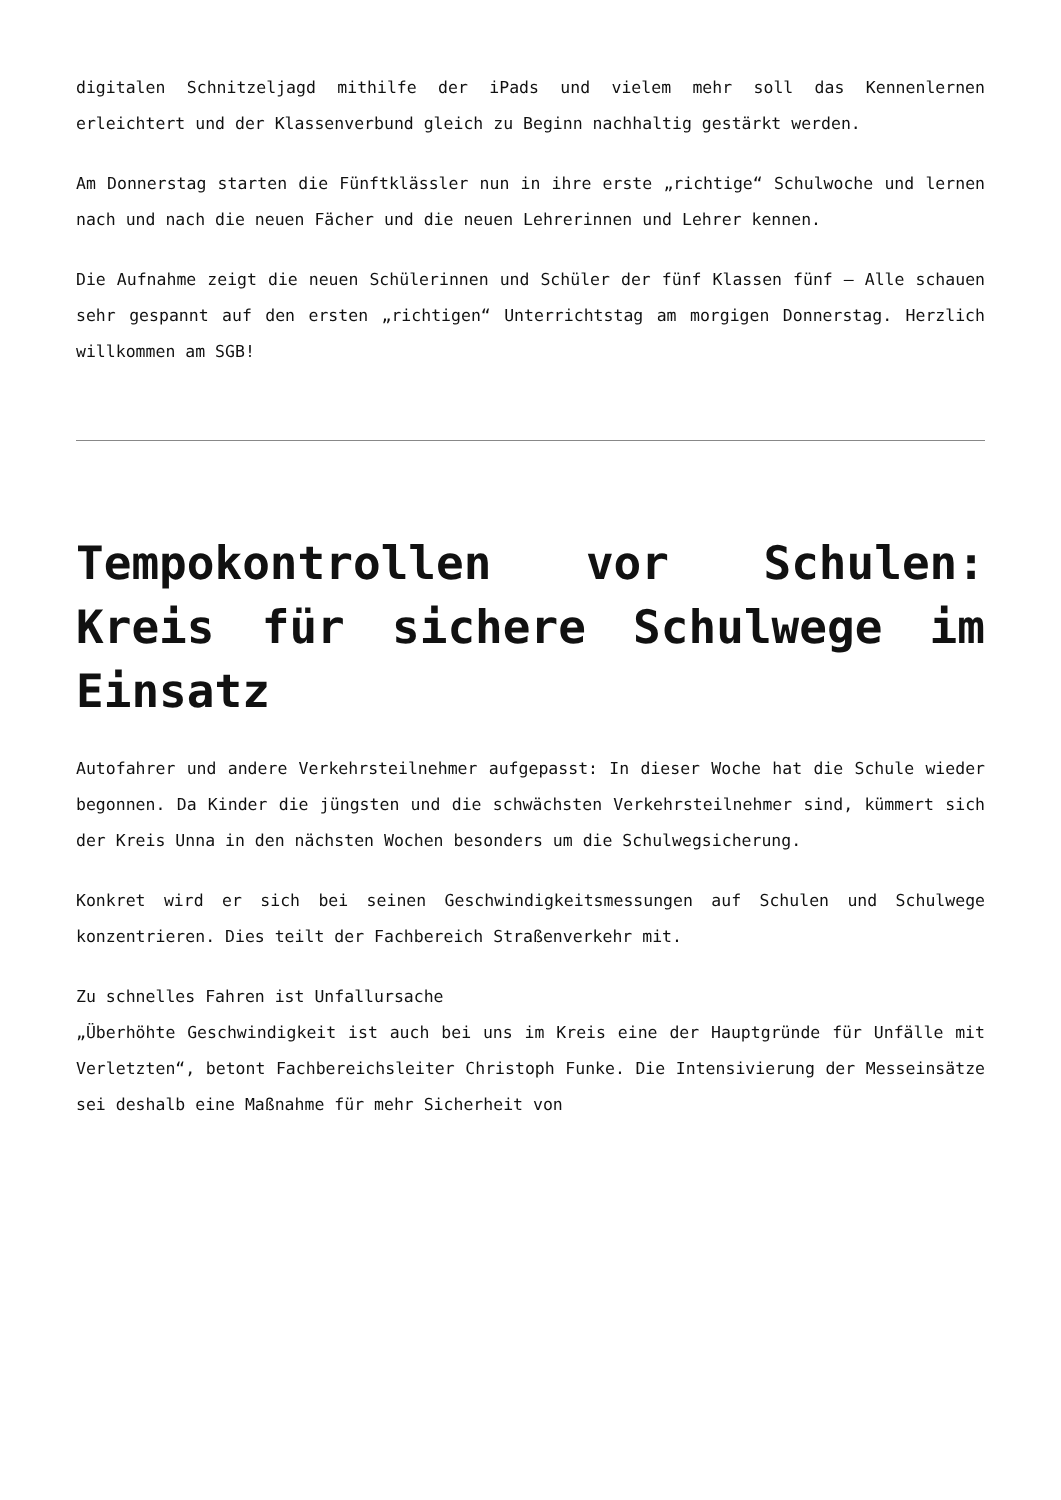digitalen Schnitzeljagd mithilfe der iPads und vielem mehr soll das Kennenlernen erleichtert und der Klassenverbund gleich zu Beginn nachhaltig gestärkt werden.
Am Donnerstag starten die Fünftklässler nun in ihre erste „richtige“ Schulwoche und lernen nach und nach die neuen Fächer und die neuen Lehrerinnen und Lehrer kennen.
Die Aufnahme zeigt die neuen Schülerinnen und Schüler der fünf Klassen fünf – Alle schauen sehr gespannt auf den ersten „richtigen“ Unterrichtstag am morgigen Donnerstag. Herzlich willkommen am SGB!
Tempokontrollen vor Schulen: Kreis für sichere Schulwege im Einsatz
Autofahrer und andere Verkehrsteilnehmer aufgepasst: In dieser Woche hat die Schule wieder begonnen. Da Kinder die jüngsten und die schwächsten Verkehrsteilnehmer sind, kümmert sich der Kreis Unna in den nächsten Wochen besonders um die Schulwegsicherung.
Konkret wird er sich bei seinen Geschwindigkeitsmessungen auf Schulen und Schulwege konzentrieren. Dies teilt der Fachbereich Straßenverkehr mit.
Zu schnelles Fahren ist Unfallursache
„Überhöhte Geschwindigkeit ist auch bei uns im Kreis eine der Hauptgründe für Unfälle mit Verletzten“, betont Fachbereichsleiter Christoph Funke. Die Intensivierung der Messeinsätze sei deshalb eine Maßnahme für mehr Sicherheit von